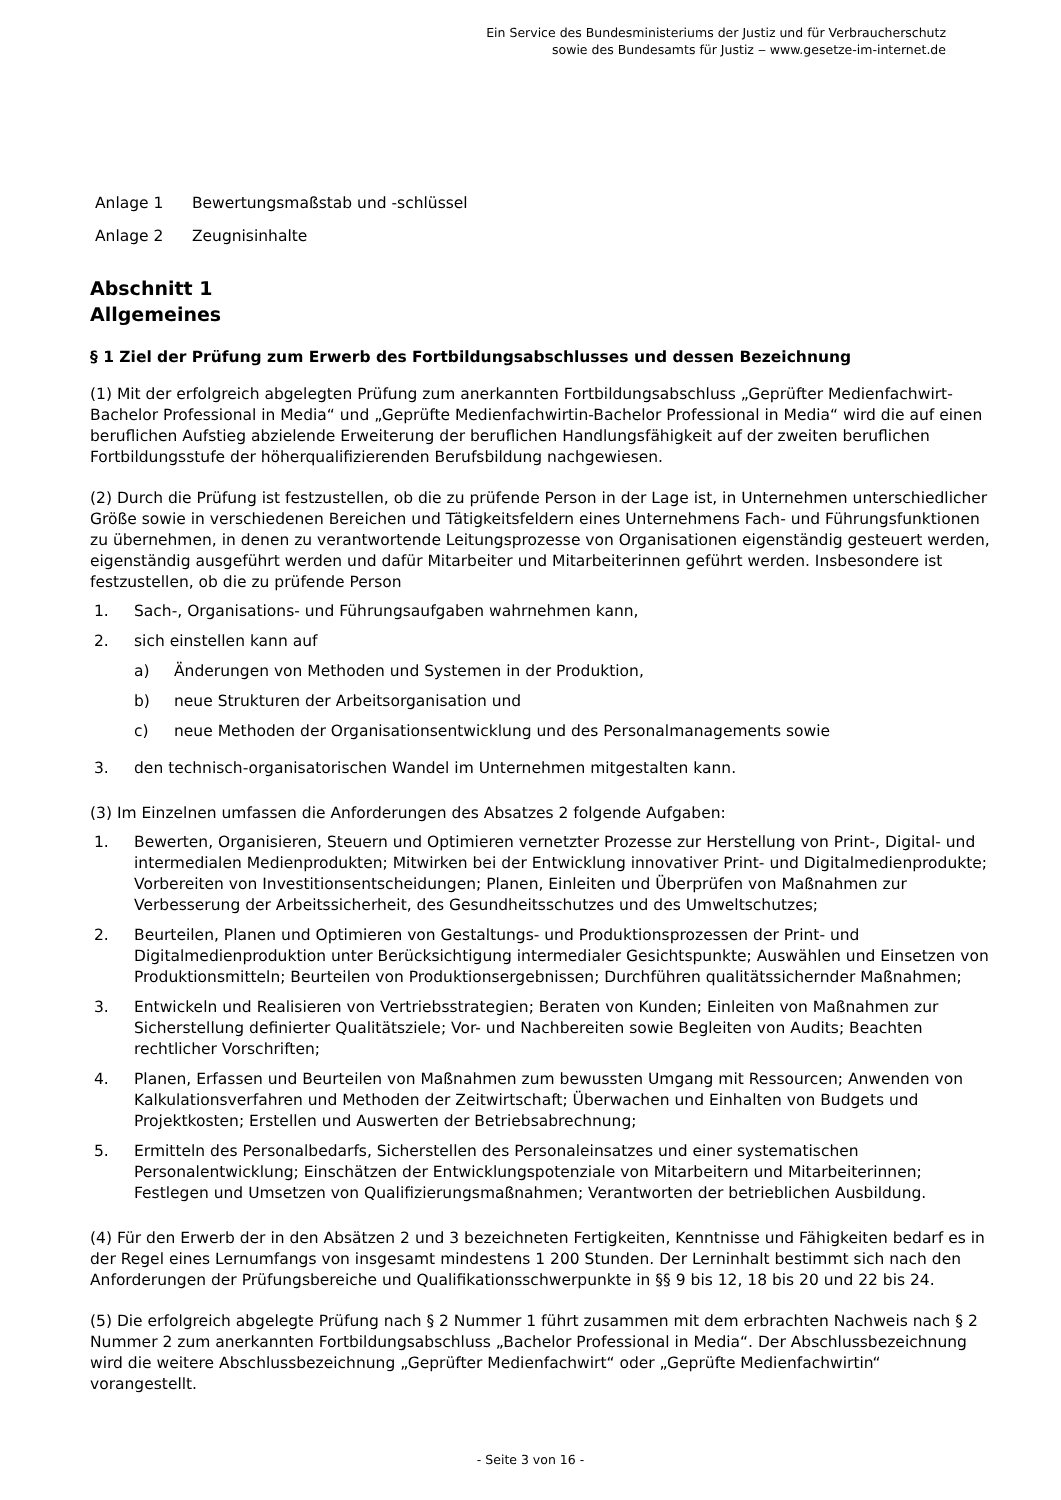Ein Service des Bundesministeriums der Justiz und für Verbraucherschutz
sowie des Bundesamts für Justiz ‒ www.gesetze-im-internet.de
Anlage 1 Bewertungsmaßstab und -schlüssel
Anlage 2 Zeugnisinhalte
Abschnitt 1
Allgemeines
§ 1 Ziel der Prüfung zum Erwerb des Fortbildungsabschlusses und dessen Bezeichnung
(1) Mit der erfolgreich abgelegten Prüfung zum anerkannten Fortbildungsabschluss „Geprüfter Medienfachwirt-Bachelor Professional in Media“ und „Geprüfte Medienfachwirtin-Bachelor Professional in Media“ wird die auf einen beruflichen Aufstieg abzielende Erweiterung der beruflichen Handlungsfähigkeit auf der zweiten beruflichen Fortbildungsstufe der höherqualifizierenden Berufsbildung nachgewiesen.
(2) Durch die Prüfung ist festzustellen, ob die zu prüfende Person in der Lage ist, in Unternehmen unterschiedlicher Größe sowie in verschiedenen Bereichen und Tätigkeitsfeldern eines Unternehmens Fach- und Führungsfunktionen zu übernehmen, in denen zu verantwortende Leitungsprozesse von Organisationen eigenständig gesteuert werden, eigenständig ausgeführt werden und dafür Mitarbeiter und Mitarbeiterinnen geführt werden. Insbesondere ist festzustellen, ob die zu prüfende Person
1. Sach-, Organisations- und Führungsaufgaben wahrnehmen kann,
2. sich einstellen kann auf
a) Änderungen von Methoden und Systemen in der Produktion,
b) neue Strukturen der Arbeitsorganisation und
c) neue Methoden der Organisationsentwicklung und des Personalmanagements sowie
3. den technisch-organisatorischen Wandel im Unternehmen mitgestalten kann.
(3) Im Einzelnen umfassen die Anforderungen des Absatzes 2 folgende Aufgaben:
1. Bewerten, Organisieren, Steuern und Optimieren vernetzter Prozesse zur Herstellung von Print-, Digital- und intermedialen Medienprodukten; Mitwirken bei der Entwicklung innovativer Print- und Digitalmedienprodukte; Vorbereiten von Investitionsentscheidungen; Planen, Einleiten und Überprüfen von Maßnahmen zur Verbesserung der Arbeitssicherheit, des Gesundheitsschutzes und des Umweltschutzes;
2. Beurteilen, Planen und Optimieren von Gestaltungs- und Produktionsprozessen der Print- und Digitalmedienproduktion unter Berücksichtigung intermedialer Gesichtspunkte; Auswählen und Einsetzen von Produktionsmitteln; Beurteilen von Produktionsergebnissen; Durchführen qualitätssichernder Maßnahmen;
3. Entwickeln und Realisieren von Vertriebsstrategien; Beraten von Kunden; Einleiten von Maßnahmen zur Sicherstellung definierter Qualitätsziele; Vor- und Nachbereiten sowie Begleiten von Audits; Beachten rechtlicher Vorschriften;
4. Planen, Erfassen und Beurteilen von Maßnahmen zum bewussten Umgang mit Ressourcen; Anwenden von Kalkulationsverfahren und Methoden der Zeitwirtschaft; Überwachen und Einhalten von Budgets und Projektkosten; Erstellen und Auswerten der Betriebsabrechnung;
5. Ermitteln des Personalbedarfs, Sicherstellen des Personaleinsatzes und einer systematischen Personalentwicklung; Einschätzen der Entwicklungspotenziale von Mitarbeitern und Mitarbeiterinnen; Festlegen und Umsetzen von Qualifizierungsmaßnahmen; Verantworten der betrieblichen Ausbildung.
(4) Für den Erwerb der in den Absätzen 2 und 3 bezeichneten Fertigkeiten, Kenntnisse und Fähigkeiten bedarf es in der Regel eines Lernumfangs von insgesamt mindestens 1 200 Stunden. Der Lerninhalt bestimmt sich nach den Anforderungen der Prüfungsbereiche und Qualifikationsschwerpunkte in §§ 9 bis 12, 18 bis 20 und 22 bis 24.
(5) Die erfolgreich abgelegte Prüfung nach § 2 Nummer 1 führt zusammen mit dem erbrachten Nachweis nach § 2 Nummer 2 zum anerkannten Fortbildungsabschluss „Bachelor Professional in Media“. Der Abschlussbezeichnung wird die weitere Abschlussbezeichnung „Geprüfter Medienfachwirt“ oder „Geprüfte Medienfachwirtin“ vorangestellt.
- Seite 3 von 16 -